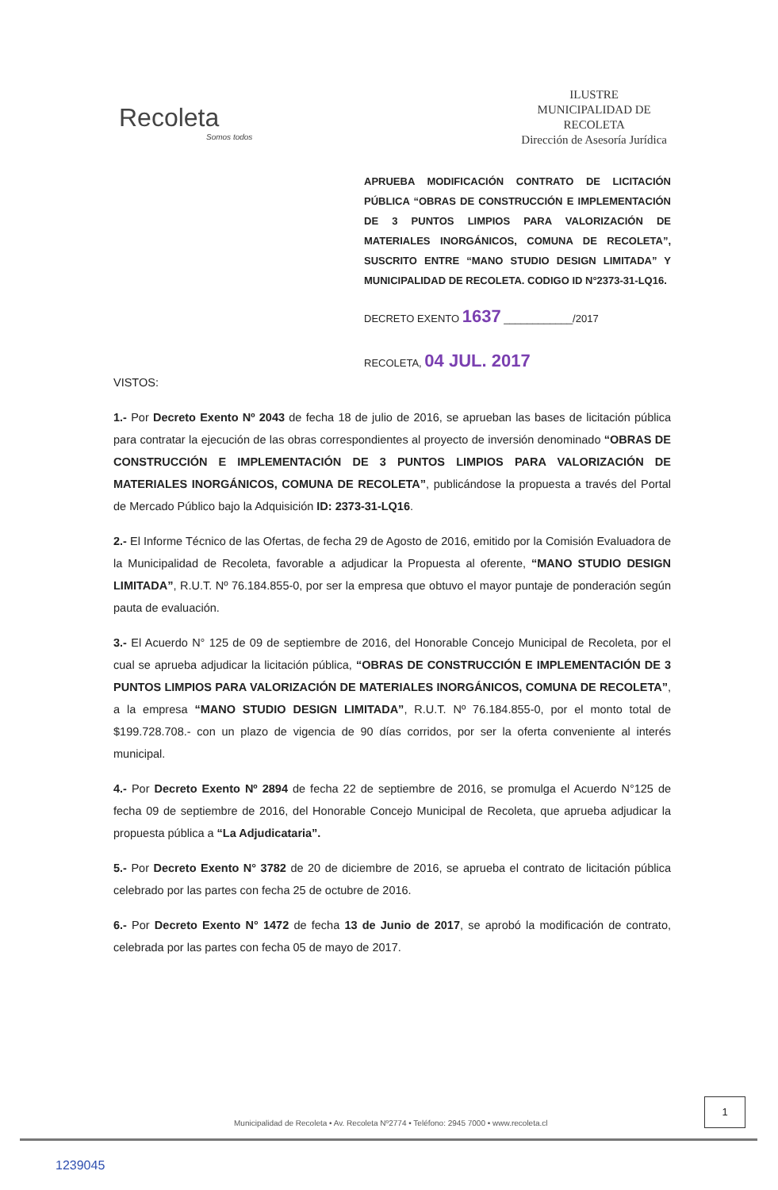Recoleta
Somos todos
ILUSTRE
MUNICIPALIDAD DE
RECOLETA
Dirección de Asesoría Jurídica
APRUEBA MODIFICACIÓN CONTRATO DE LICITACIÓN PÚBLICA “OBRAS DE CONSTRUCCIÓN E IMPLEMENTACIÓN DE 3 PUNTOS LIMPIOS PARA VALORIZACIÓN DE MATERIALES INORGÁNICOS, COMUNA DE RECOLETA”, SUSCRITO ENTRE “MANO STUDIO DESIGN LIMITADA” Y MUNICIPALIDAD DE RECOLETA. CODIGO ID N°2373-31-LQ16.
DECRETO EXENTO 1637 ____________/2017
RECOLETA, 04 JUL. 2017
VISTOS:
1.- Por Decreto Exento Nº 2043 de fecha 18 de julio de 2016, se aprueban las bases de licitación pública para contratar la ejecución de las obras correspondientes al proyecto de inversión denominado “OBRAS DE CONSTRUCCIÓN E IMPLEMENTACIÓN DE 3 PUNTOS LIMPIOS PARA VALORIZACIÓN DE MATERIALES INORGÁNICOS, COMUNA DE RECOLETA”, publicándose la propuesta a través del Portal de Mercado Público bajo la Adquisición ID: 2373-31-LQ16.
2.- El Informe Técnico de las Ofertas, de fecha 29 de Agosto de 2016, emitido por la Comisión Evaluadora de la Municipalidad de Recoleta, favorable a adjudicar la Propuesta al oferente, “MANO STUDIO DESIGN LIMITADA”, R.U.T. Nº 76.184.855-0, por ser la empresa que obtuvo el mayor puntaje de ponderación según pauta de evaluación.
3.- El Acuerdo N° 125 de 09 de septiembre de 2016, del Honorable Concejo Municipal de Recoleta, por el cual se aprueba adjudicar la licitación pública, “OBRAS DE CONSTRUCCIÓN E IMPLEMENTACIÓN DE 3 PUNTOS LIMPIOS PARA VALORIZACIÓN DE MATERIALES INORGÁNICOS, COMUNA DE RECOLETA”, a la empresa “MANO STUDIO DESIGN LIMITADA”, R.U.T. Nº 76.184.855-0, por el monto total de $199.728.708.- con un plazo de vigencia de 90 días corridos, por ser la oferta conveniente al interés municipal.
4.- Por Decreto Exento Nº 2894 de fecha 22 de septiembre de 2016, se promulga el Acuerdo N°125 de fecha 09 de septiembre de 2016, del Honorable Concejo Municipal de Recoleta, que aprueba adjudicar la propuesta pública a “La Adjudicataria”.
5.- Por Decreto Exento N° 3782 de 20 de diciembre de 2016, se aprueba el contrato de licitación pública celebrado por las partes con fecha 25 de octubre de 2016.
6.- Por Decreto Exento N° 1472 de fecha 13 de Junio de 2017, se aprobó la modificación de contrato, celebrada por las partes con fecha 05 de mayo de 2017.
1
Municipalidad de Recoleta • Av. Recoleta Nº2774 • Teléfono: 2945 7000 • www.recoleta.cl
1239045